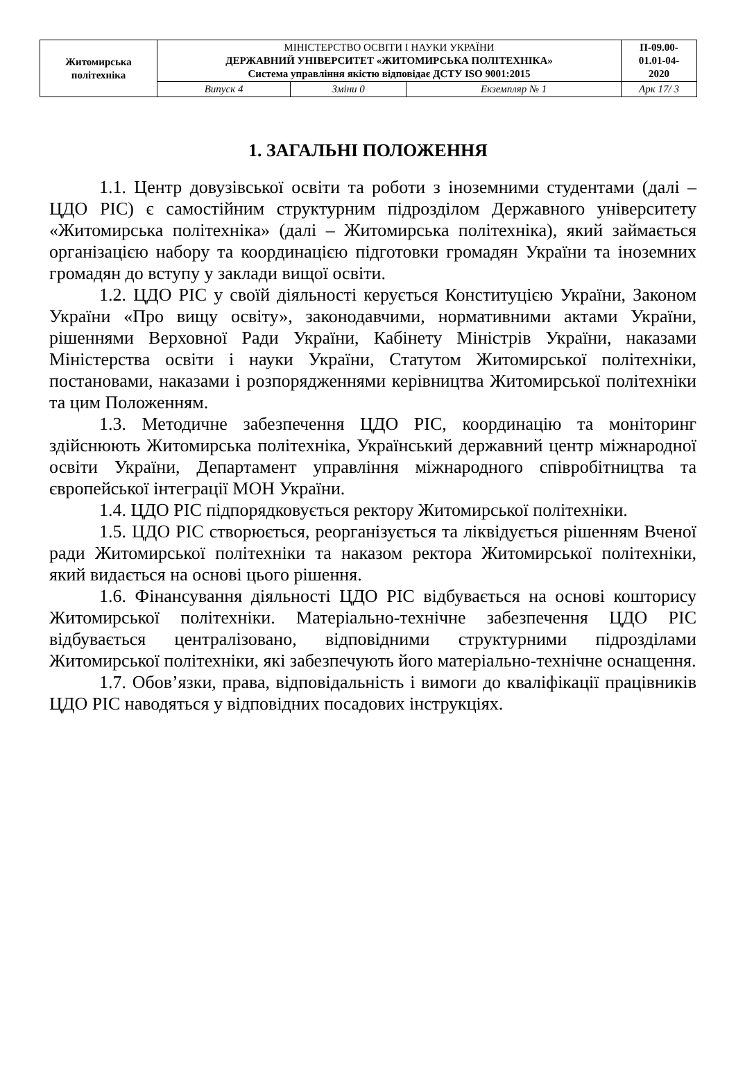| Житомирська політехніка | МІНІСТЕРСТВО ОСВІТИ І НАУКИ УКРАЇНИ ДЕРЖАВНИЙ УНІВЕРСИТЕТ «ЖИТОМИРСЬКА ПОЛІТЕХНІКА» Система управління якістю відповідає ДСТУ ISO 9001:2015 | | | П-09.00- 01.01-04- 2020 |
| | Випуск 4 | Зміни 0 | Екземпляр № 1 | Арк 17/ 3 |
1. ЗАГАЛЬНІ ПОЛОЖЕННЯ
1.1. Центр довузівської освіти та роботи з іноземними студентами (далі – ЦДО РІС) є самостійним структурним підрозділом Державного університету «Житомирська політехніка» (далі – Житомирська політехніка), який займається організацією набору та координацією підготовки громадян України та іноземних громадян до вступу у заклади вищої освіти.
1.2. ЦДО РІС у своїй діяльності керується Конституцією України, Законом України «Про вищу освіту», законодавчими, нормативними актами України, рішеннями Верховної Ради України, Кабінету Міністрів України, наказами Міністерства освіти і науки України, Статутом Житомирської політехніки, постановами, наказами і розпорядженнями керівництва Житомирської політехніки та цим Положенням.
1.3. Методичне забезпечення ЦДО РІС, координацію та моніторинг здійснюють Житомирська політехніка, Український державний центр міжнародної освіти України, Департамент управління міжнародного співробітництва та європейської інтеграції МОН України.
1.4. ЦДО РІС підпорядковується ректору Житомирської політехніки.
1.5. ЦДО РІС створюється, реорганізується та ліквідується рішенням Вченої ради Житомирської політехніки та наказом ректора Житомирської політехніки, який видається на основі цього рішення.
1.6. Фінансування діяльності ЦДО РІС відбувається на основі кошторису Житомирської політехніки. Матеріально-технічне забезпечення ЦДО РІС відбувається централізовано, відповідними структурними підрозділами Житомирської політехніки, які забезпечують його матеріально-технічне оснащення.
1.7. Обов’язки, права, відповідальність і вимоги до кваліфікації працівників ЦДО РІС наводяться у відповідних посадових інструкціях.